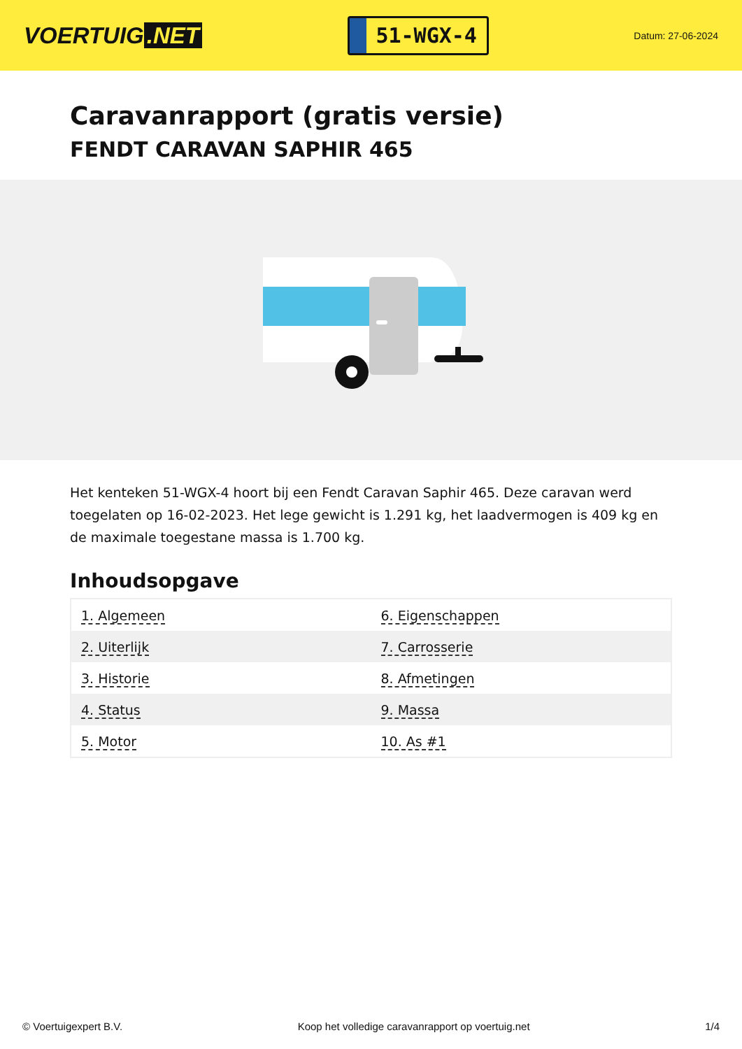VOERTUIG.NET
51-WGX-4
Datum: 27-06-2024
Caravanrapport (gratis versie)
FENDT CARAVAN SAPHIR 465
Het kenteken 51-WGX-4 hoort bij een Fendt Caravan Saphir 465. Deze caravan werd toegelaten op 16-02-2023. Het lege gewicht is 1.291 kg, het laadvermogen is 409 kg en de maximale toegestane massa is 1.700 kg.
Inhoudsopgave
| 1. Algemeen | 6. Eigenschappen |
| 2. Uiterlijk | 7. Carrosserie |
| 3. Historie | 8. Afmetingen |
| 4. Status | 9. Massa |
| 5. Motor | 10. As #1 |
© Voertuigexpert B.V. Koop het volledige caravanrapport op voertuig.net 1/4